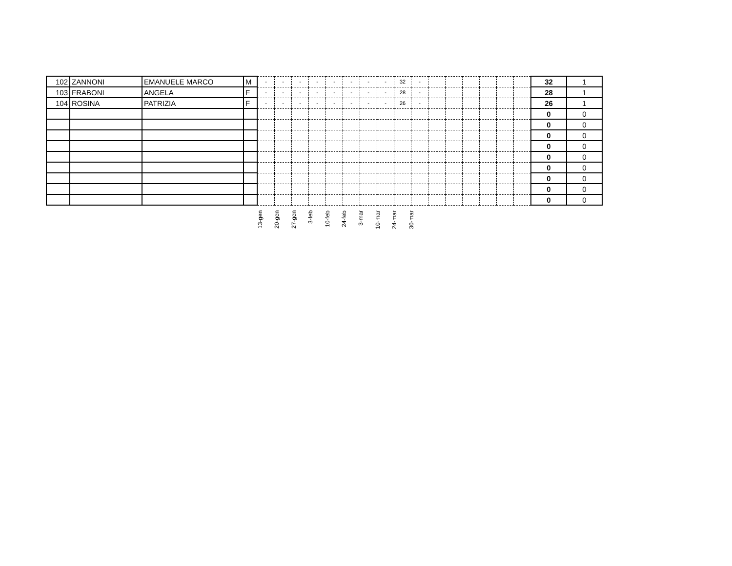| 102 | ZANNONI | EMANUELE MARCO | M | - | - | - | - | - | - | - | - | 32 | - | | | | | | | 32 | 1 |
| 103 | FRABONI | ANGELA | F | - | - | - | - | - | - | - | - | 28 | - | | | | | | | 28 | 1 |
| 104 | ROSINA | PATRIZIA | F | - | - | - | - | - | - | - | - | 26 | - | | | | | | | 26 | 1 |
| | | | | | | | | | | | | | | | | | | | | 0 | 0 |
| | | | | | | | | | | | | | | | | | | | | 0 | 0 |
| | | | | | | | | | | | | | | | | | | | | 0 | 0 |
| | | | | | | | | | | | | | | | | | | | | 0 | 0 |
| | | | | | | | | | | | | | | | | | | | | 0 | 0 |
| | | | | | | | | | | | | | | | | | | | | 0 | 0 |
| | | | | | | | | | | | | | | | | | | | | 0 | 0 |
| | | | | | | | | | | | | | | | | | | | | 0 | 0 |
| | | | | | | | | | | | | | | | | | | | | 0 | 0 |
13-gen
20-gen
27-gen
3-feb
10-feb
24-feb
3-mar
10-mar
24-mar
30-mar